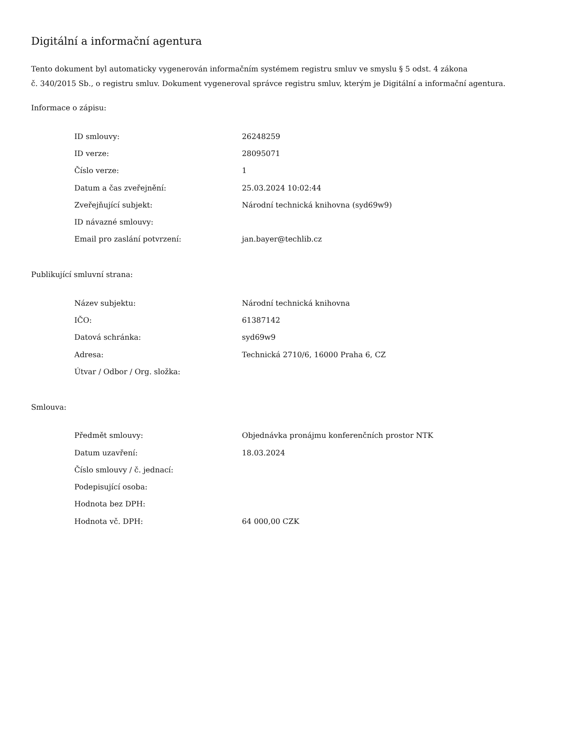Digitální a informační agentura
Tento dokument byl automaticky vygenerován informačním systémem registru smluv ve smyslu § 5 odst. 4 zákona
č. 340/2015 Sb., o registru smluv. Dokument vygeneroval správce registru smluv, kterým je Digitální a informační agentura.
Informace o zápisu:
| ID smlouvy: | 26248259 |
| ID verze: | 28095071 |
| Číslo verze: | 1 |
| Datum a čas zveřejnění: | 25.03.2024 10:02:44 |
| Zveřejňující subjekt: | Národní technická knihovna (syd69w9) |
| ID návazné smlouvy: | |
| Email pro zaslání potvrzení: | jan.bayer@techlib.cz |
Publikující smluvní strana:
| Název subjektu: | Národní technická knihovna |
| IČO: | 61387142 |
| Datová schránka: | syd69w9 |
| Adresa: | Technická 2710/6, 16000 Praha 6, CZ |
| Útvar / Odbor / Org. složka: | |
Smlouva:
| Předmět smlouvy: | Objednávka pronájmu konferenčních prostor NTK |
| Datum uzavření: | 18.03.2024 |
| Číslo smlouvy / č. jednací: | |
| Podepisující osoba: | |
| Hodnota bez DPH: | |
| Hodnota vč. DPH: | 64 000,00 CZK |